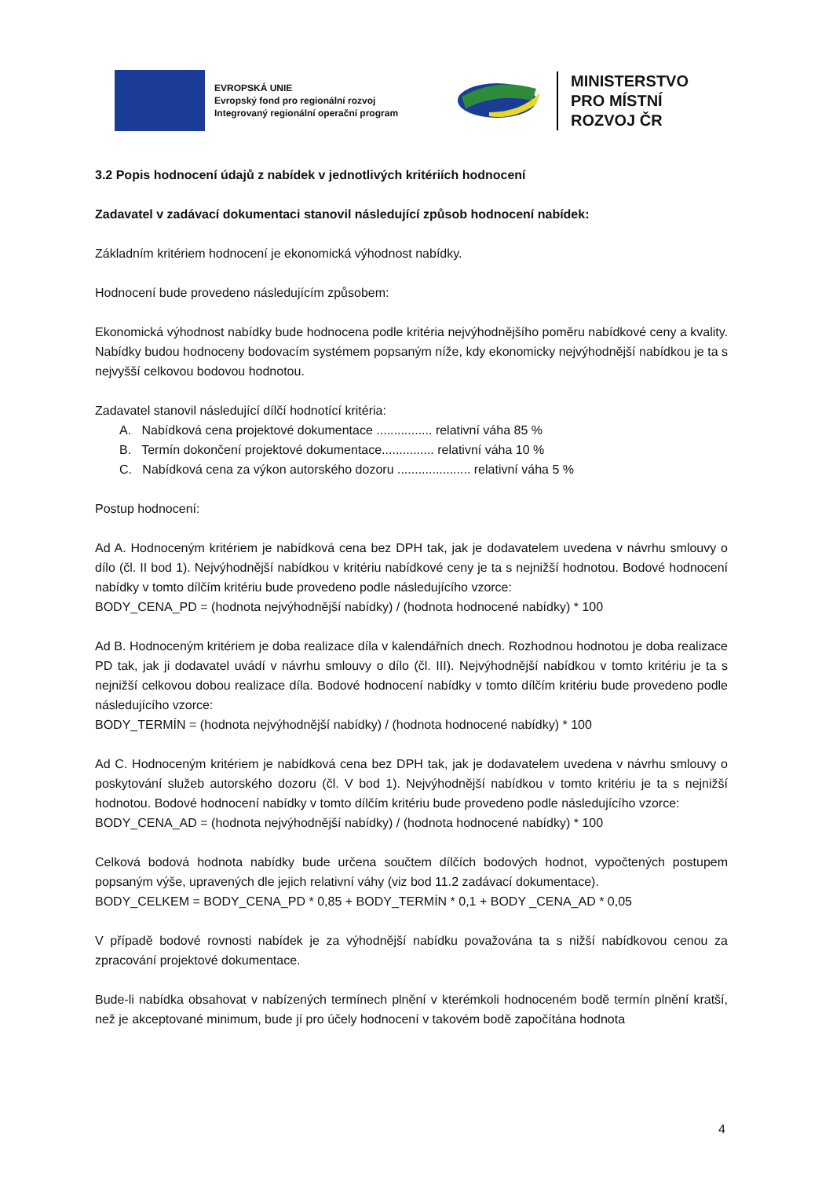EVROPSKÁ UNIE
Evropský fond pro regionální rozvoj
Integrovaný regionální operační program
MINISTERSTVO
PRO MÍSTNÍ
ROZVOJ ČR
3.2 Popis hodnocení údajů z nabídek v jednotlivých kritériích hodnocení
Zadavatel v zadávací dokumentaci stanovil následující způsob hodnocení nabídek:
Základním kritériem hodnocení je ekonomická výhodnost nabídky.
Hodnocení bude provedeno následujícím způsobem:
Ekonomická výhodnost nabídky bude hodnocena podle kritéria nejvýhodnějšího poměru nabídkové ceny a kvality. Nabídky budou hodnoceny bodovacím systémem popsaným níže, kdy ekonomicky nejvýhodnější nabídkou je ta s nejvyšší celkovou bodovou hodnotou.
Zadavatel stanovil následující dílčí hodnotící kritéria:
A. Nabídková cena projektové dokumentace ................ relativní váha 85 %
B. Termín dokončení projektové dokumentace............... relativní váha 10 %
C. Nabídková cena za výkon autorského dozoru ..................... relativní váha 5 %
Postup hodnocení:
Ad A. Hodnoceným kritériem je nabídková cena bez DPH tak, jak je dodavatelem uvedena v návrhu smlouvy o dílo (čl. II bod 1). Nejvýhodnější nabídkou v kritériu nabídkové ceny je ta s nejnižší hodnotou. Bodové hodnocení nabídky v tomto dílčím kritériu bude provedeno podle následujícího vzorce:
BODY_CENA_PD = (hodnota nejvýhodnější nabídky) / (hodnota hodnocené nabídky) * 100
Ad B. Hodnoceným kritériem je doba realizace díla v kalendářních dnech. Rozhodnou hodnotou je doba realizace PD tak, jak ji dodavatel uvádí v návrhu smlouvy o dílo (čl. III). Nejvýhodnější nabídkou v tomto kritériu je ta s nejnižší celkovou dobou realizace díla. Bodové hodnocení nabídky v tomto dílčím kritériu bude provedeno podle následujícího vzorce:
BODY_TERMÍN = (hodnota nejvýhodnější nabídky) / (hodnota hodnocené nabídky) * 100
Ad C. Hodnoceným kritériem je nabídková cena bez DPH tak, jak je dodavatelem uvedena v návrhu smlouvy o poskytování služeb autorského dozoru (čl. V bod 1). Nejvýhodnější nabídkou v tomto kritériu je ta s nejnižší hodnotou. Bodové hodnocení nabídky v tomto dílčím kritériu bude provedeno podle následujícího vzorce:
BODY_CENA_AD = (hodnota nejvýhodnější nabídky) / (hodnota hodnocené nabídky) * 100
Celková bodová hodnota nabídky bude určena součtem dílčích bodových hodnot, vypočtených postupem popsaným výše, upravených dle jejich relativní váhy (viz bod 11.2 zadávací dokumentace).
BODY_CELKEM = BODY_CENA_PD * 0,85 + BODY_TERMÍN * 0,1 + BODY _CENA_AD * 0,05
V případě bodové rovnosti nabídek je za výhodnější nabídku považována ta s nižší nabídkovou cenou za zpracování projektové dokumentace.
Bude-li nabídka obsahovat v nabízených termínech plnění v kterémkoli hodnoceném bodě termín plnění kratší, než je akceptované minimum, bude jí pro účely hodnocení v takovém bodě započítána hodnota
4